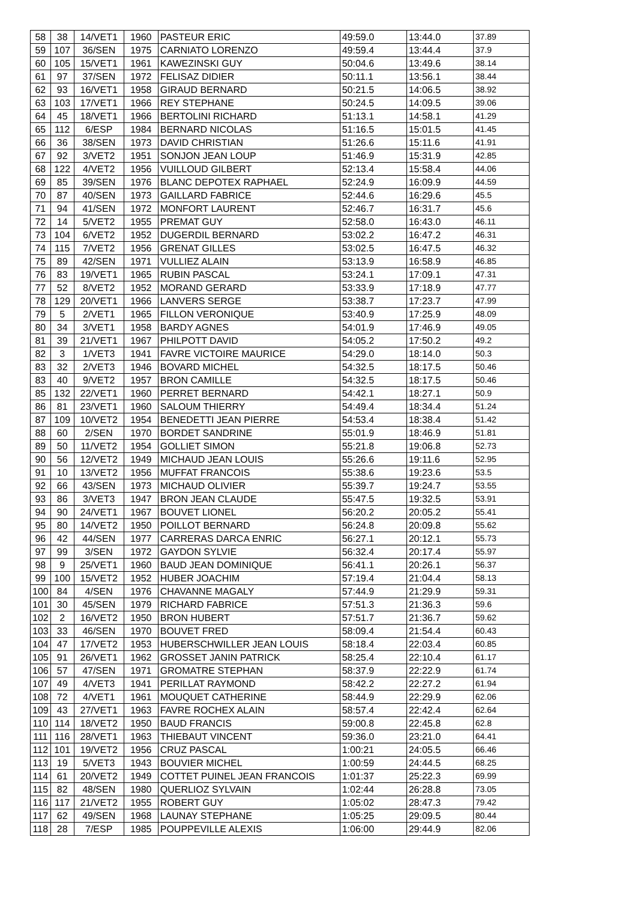| 58 | 38 | 14/VET1 | 1960 | PASTEUR ERIC | 49:59.0 | 13:44.0 | 37.89 |
| 59 | 107 | 36/SEN | 1975 | CARNIATO LORENZO | 49:59.4 | 13:44.4 | 37.9 |
| 60 | 105 | 15/VET1 | 1961 | KAWEZINSKI GUY | 50:04.6 | 13:49.6 | 38.14 |
| 61 | 97 | 37/SEN | 1972 | FELISAZ DIDIER | 50:11.1 | 13:56.1 | 38.44 |
| 62 | 93 | 16/VET1 | 1958 | GIRAUD BERNARD | 50:21.5 | 14:06.5 | 38.92 |
| 63 | 103 | 17/VET1 | 1966 | REY STEPHANE | 50:24.5 | 14:09.5 | 39.06 |
| 64 | 45 | 18/VET1 | 1966 | BERTOLINI RICHARD | 51:13.1 | 14:58.1 | 41.29 |
| 65 | 112 | 6/ESP | 1984 | BERNARD NICOLAS | 51:16.5 | 15:01.5 | 41.45 |
| 66 | 36 | 38/SEN | 1973 | DAVID CHRISTIAN | 51:26.6 | 15:11.6 | 41.91 |
| 67 | 92 | 3/VET2 | 1951 | SONJON JEAN LOUP | 51:46.9 | 15:31.9 | 42.85 |
| 68 | 122 | 4/VET2 | 1956 | VUILLOUD GILBERT | 52:13.4 | 15:58.4 | 44.06 |
| 69 | 85 | 39/SEN | 1976 | BLANC DEPOTEX RAPHAEL | 52:24.9 | 16:09.9 | 44.59 |
| 70 | 87 | 40/SEN | 1973 | GAILLARD FABRICE | 52:44.6 | 16:29.6 | 45.5 |
| 71 | 94 | 41/SEN | 1972 | MONFORT LAURENT | 52:46.7 | 16:31.7 | 45.6 |
| 72 | 14 | 5/VET2 | 1955 | PREMAT GUY | 52:58.0 | 16:43.0 | 46.11 |
| 73 | 104 | 6/VET2 | 1952 | DUGERDIL BERNARD | 53:02.2 | 16:47.2 | 46.31 |
| 74 | 115 | 7/VET2 | 1956 | GRENAT GILLES | 53:02.5 | 16:47.5 | 46.32 |
| 75 | 89 | 42/SEN | 1971 | VULLIEZ ALAIN | 53:13.9 | 16:58.9 | 46.85 |
| 76 | 83 | 19/VET1 | 1965 | RUBIN PASCAL | 53:24.1 | 17:09.1 | 47.31 |
| 77 | 52 | 8/VET2 | 1952 | MORAND GERARD | 53:33.9 | 17:18.9 | 47.77 |
| 78 | 129 | 20/VET1 | 1966 | LANVERS SERGE | 53:38.7 | 17:23.7 | 47.99 |
| 79 | 5 | 2/VET1 | 1965 | FILLON VERONIQUE | 53:40.9 | 17:25.9 | 48.09 |
| 80 | 34 | 3/VET1 | 1958 | BARDY AGNES | 54:01.9 | 17:46.9 | 49.05 |
| 81 | 39 | 21/VET1 | 1967 | PHILPOTT DAVID | 54:05.2 | 17:50.2 | 49.2 |
| 82 | 3 | 1/VET3 | 1941 | FAVRE VICTOIRE MAURICE | 54:29.0 | 18:14.0 | 50.3 |
| 83 | 32 | 2/VET3 | 1946 | BOVARD MICHEL | 54:32.5 | 18:17.5 | 50.46 |
| 83 | 40 | 9/VET2 | 1957 | BRON CAMILLE | 54:32.5 | 18:17.5 | 50.46 |
| 85 | 132 | 22/VET1 | 1960 | PERRET BERNARD | 54:42.1 | 18:27.1 | 50.9 |
| 86 | 81 | 23/VET1 | 1960 | SALOUM THIERRY | 54:49.4 | 18:34.4 | 51.24 |
| 87 | 109 | 10/VET2 | 1954 | BENEDETTI JEAN PIERRE | 54:53.4 | 18:38.4 | 51.42 |
| 88 | 60 | 2/SEN | 1970 | BORDET SANDRINE | 55:01.9 | 18:46.9 | 51.81 |
| 89 | 50 | 11/VET2 | 1954 | GOLLIET SIMON | 55:21.8 | 19:06.8 | 52.73 |
| 90 | 56 | 12/VET2 | 1949 | MICHAUD JEAN LOUIS | 55:26.6 | 19:11.6 | 52.95 |
| 91 | 10 | 13/VET2 | 1956 | MUFFAT FRANCOIS | 55:38.6 | 19:23.6 | 53.5 |
| 92 | 66 | 43/SEN | 1973 | MICHAUD OLIVIER | 55:39.7 | 19:24.7 | 53.55 |
| 93 | 86 | 3/VET3 | 1947 | BRON JEAN CLAUDE | 55:47.5 | 19:32.5 | 53.91 |
| 94 | 90 | 24/VET1 | 1967 | BOUVET LIONEL | 56:20.2 | 20:05.2 | 55.41 |
| 95 | 80 | 14/VET2 | 1950 | POILLOT BERNARD | 56:24.8 | 20:09.8 | 55.62 |
| 96 | 42 | 44/SEN | 1977 | CARRERAS DARCA ENRIC | 56:27.1 | 20:12.1 | 55.73 |
| 97 | 99 | 3/SEN | 1972 | GAYDON SYLVIE | 56:32.4 | 20:17.4 | 55.97 |
| 98 | 9 | 25/VET1 | 1960 | BAUD JEAN DOMINIQUE | 56:41.1 | 20:26.1 | 56.37 |
| 99 | 100 | 15/VET2 | 1952 | HUBER JOACHIM | 57:19.4 | 21:04.4 | 58.13 |
| 100 | 84 | 4/SEN | 1976 | CHAVANNE MAGALY | 57:44.9 | 21:29.9 | 59.31 |
| 101 | 30 | 45/SEN | 1979 | RICHARD FABRICE | 57:51.3 | 21:36.3 | 59.6 |
| 102 | 2 | 16/VET2 | 1950 | BRON HUBERT | 57:51.7 | 21:36.7 | 59.62 |
| 103 | 33 | 46/SEN | 1970 | BOUVET FRED | 58:09.4 | 21:54.4 | 60.43 |
| 104 | 47 | 17/VET2 | 1953 | HUBERSCHWILLER JEAN LOUIS | 58:18.4 | 22:03.4 | 60.85 |
| 105 | 91 | 26/VET1 | 1962 | GROSSET JANIN PATRICK | 58:25.4 | 22:10.4 | 61.17 |
| 106 | 57 | 47/SEN | 1971 | GROMATRE STEPHAN | 58:37.9 | 22:22.9 | 61.74 |
| 107 | 49 | 4/VET3 | 1941 | PERILLAT RAYMOND | 58:42.2 | 22:27.2 | 61.94 |
| 108 | 72 | 4/VET1 | 1961 | MOUQUET CATHERINE | 58:44.9 | 22:29.9 | 62.06 |
| 109 | 43 | 27/VET1 | 1963 | FAVRE ROCHEX ALAIN | 58:57.4 | 22:42.4 | 62.64 |
| 110 | 114 | 18/VET2 | 1950 | BAUD FRANCIS | 59:00.8 | 22:45.8 | 62.8 |
| 111 | 116 | 28/VET1 | 1963 | THIEBAUT VINCENT | 59:36.0 | 23:21.0 | 64.41 |
| 112 | 101 | 19/VET2 | 1956 | CRUZ PASCAL | 1:00:21 | 24:05.5 | 66.46 |
| 113 | 19 | 5/VET3 | 1943 | BOUVIER MICHEL | 1:00:59 | 24:44.5 | 68.25 |
| 114 | 61 | 20/VET2 | 1949 | COTTET PUINEL JEAN FRANCOIS | 1:01:37 | 25:22.3 | 69.99 |
| 115 | 82 | 48/SEN | 1980 | QUERLIOZ SYLVAIN | 1:02:44 | 26:28.8 | 73.05 |
| 116 | 117 | 21/VET2 | 1955 | ROBERT GUY | 1:05:02 | 28:47.3 | 79.42 |
| 117 | 62 | 49/SEN | 1968 | LAUNAY STEPHANE | 1:05:25 | 29:09.5 | 80.44 |
| 118 | 28 | 7/ESP | 1985 | POUPPEVILLE ALEXIS | 1:06:00 | 29:44.9 | 82.06 |